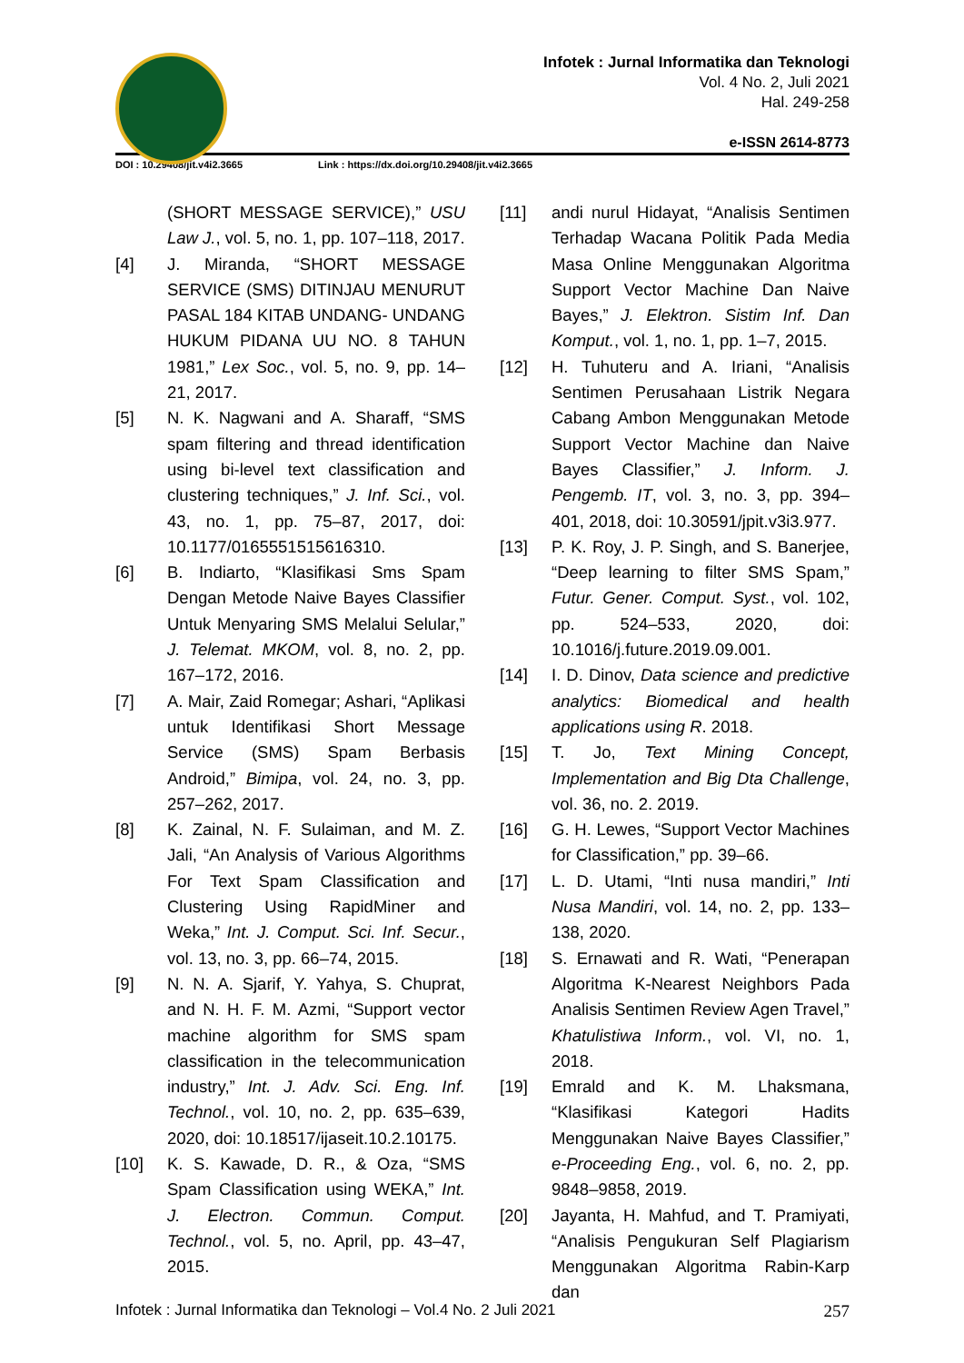Infotek : Jurnal Informatika dan Teknologi
Vol. 4 No. 2, Juli 2021
Hal. 249-258
e-ISSN 2614-8773
DOI : 10.29408/jit.v4i2.3665 Link : https://dx.doi.org/10.29408/jit.v4i2.3665
(SHORT MESSAGE SERVICE),” USU Law J., vol. 5, no. 1, pp. 107–118, 2017.
[4] J. Miranda, “SHORT MESSAGE SERVICE (SMS) DITINJAU MENURUT PASAL 184 KITAB UNDANG- UNDANG HUKUM PIDANA UU NO. 8 TAHUN 1981,” Lex Soc., vol. 5, no. 9, pp. 14–21, 2017.
[5] N. K. Nagwani and A. Sharaff, “SMS spam filtering and thread identification using bi-level text classification and clustering techniques,” J. Inf. Sci., vol. 43, no. 1, pp. 75–87, 2017, doi: 10.1177/0165551515616310.
[6] B. Indiarto, “Klasifikasi Sms Spam Dengan Metode Naive Bayes Classifier Untuk Menyaring SMS Melalui Selular,” J. Telemat. MKOM, vol. 8, no. 2, pp. 167–172, 2016.
[7] A. Mair, Zaid Romegar; Ashari, “Aplikasi untuk Identifikasi Short Message Service (SMS) Spam Berbasis Android,” Bimipa, vol. 24, no. 3, pp. 257–262, 2017.
[8] K. Zainal, N. F. Sulaiman, and M. Z. Jali, “An Analysis of Various Algorithms For Text Spam Classification and Clustering Using RapidMiner and Weka,” Int. J. Comput. Sci. Inf. Secur., vol. 13, no. 3, pp. 66–74, 2015.
[9] N. N. A. Sjarif, Y. Yahya, S. Chuprat, and N. H. F. M. Azmi, “Support vector machine algorithm for SMS spam classification in the telecommunication industry,” Int. J. Adv. Sci. Eng. Inf. Technol., vol. 10, no. 2, pp. 635–639, 2020, doi: 10.18517/ijaseit.10.2.10175.
[10] K. S. Kawade, D. R., & Oza, “SMS Spam Classification using WEKA,” Int. J. Electron. Commun. Comput. Technol., vol. 5, no. April, pp. 43–47, 2015.
[11] andi nurul Hidayat, “Analisis Sentimen Terhadap Wacana Politik Pada Media Masa Online Menggunakan Algoritma Support Vector Machine Dan Naive Bayes,” J. Elektron. Sistim Inf. Dan Komput., vol. 1, no. 1, pp. 1–7, 2015.
[12] H. Tuhuteru and A. Iriani, “Analisis Sentimen Perusahaan Listrik Negara Cabang Ambon Menggunakan Metode Support Vector Machine dan Naive Bayes Classifier,” J. Inform. J. Pengemb. IT, vol. 3, no. 3, pp. 394–401, 2018, doi: 10.30591/jpit.v3i3.977.
[13] P. K. Roy, J. P. Singh, and S. Banerjee, “Deep learning to filter SMS Spam,” Futur. Gener. Comput. Syst., vol. 102, pp. 524–533, 2020, doi: 10.1016/j.future.2019.09.001.
[14] I. D. Dinov, Data science and predictive analytics: Biomedical and health applications using R. 2018.
[15] T. Jo, Text Mining Concept, Implementation and Big Dta Challenge, vol. 36, no. 2. 2019.
[16] G. H. Lewes, “Support Vector Machines for Classification,” pp. 39–66.
[17] L. D. Utami, “Inti nusa mandiri,” Inti Nusa Mandiri, vol. 14, no. 2, pp. 133–138, 2020.
[18] S. Ernawati and R. Wati, “Penerapan Algoritma K-Nearest Neighbors Pada Analisis Sentimen Review Agen Travel,” Khatulistiwa Inform., vol. VI, no. 1, 2018.
[19] Emrald and K. M. Lhaksmana, “Klasifikasi Kategori Hadits Menggunakan Naive Bayes Classifier,” e-Proceeding Eng., vol. 6, no. 2, pp. 9848–9858, 2019.
[20] Jayanta, H. Mahfud, and T. Pramiyati, “Analisis Pengukuran Self Plagiarism Menggunakan Algoritma Rabin-Karp dan
Infotek : Jurnal Informatika dan Teknologi – Vol.4 No. 2 Juli 2021 257